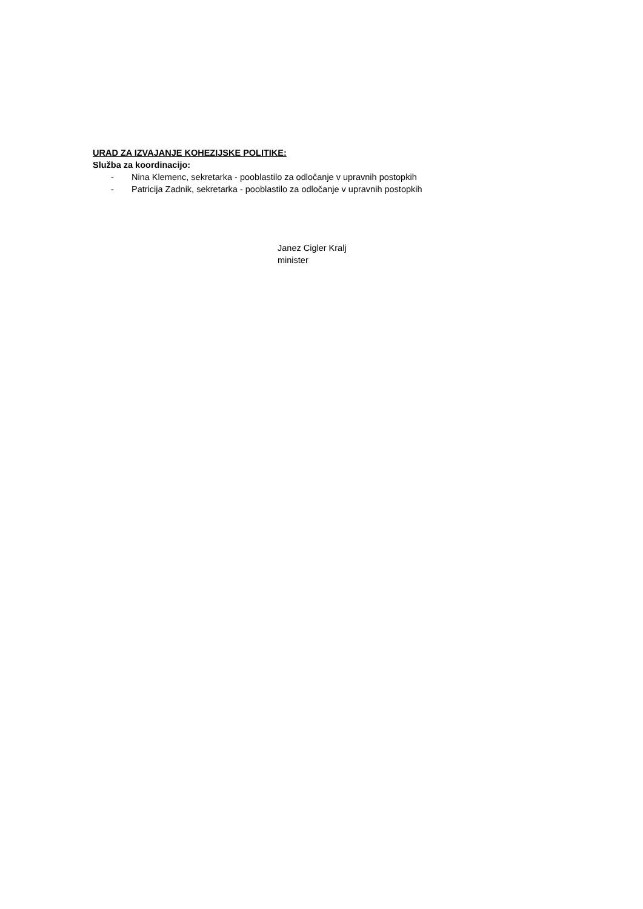URAD ZA IZVAJANJE KOHEZIJSKE POLITIKE:
Služba za koordinacijo:
- Nina Klemenc, sekretarka - pooblastilo za odločanje v upravnih postopkih
- Patricija Zadnik, sekretarka - pooblastilo za odločanje v upravnih postopkih
Janez Cigler Kralj
minister